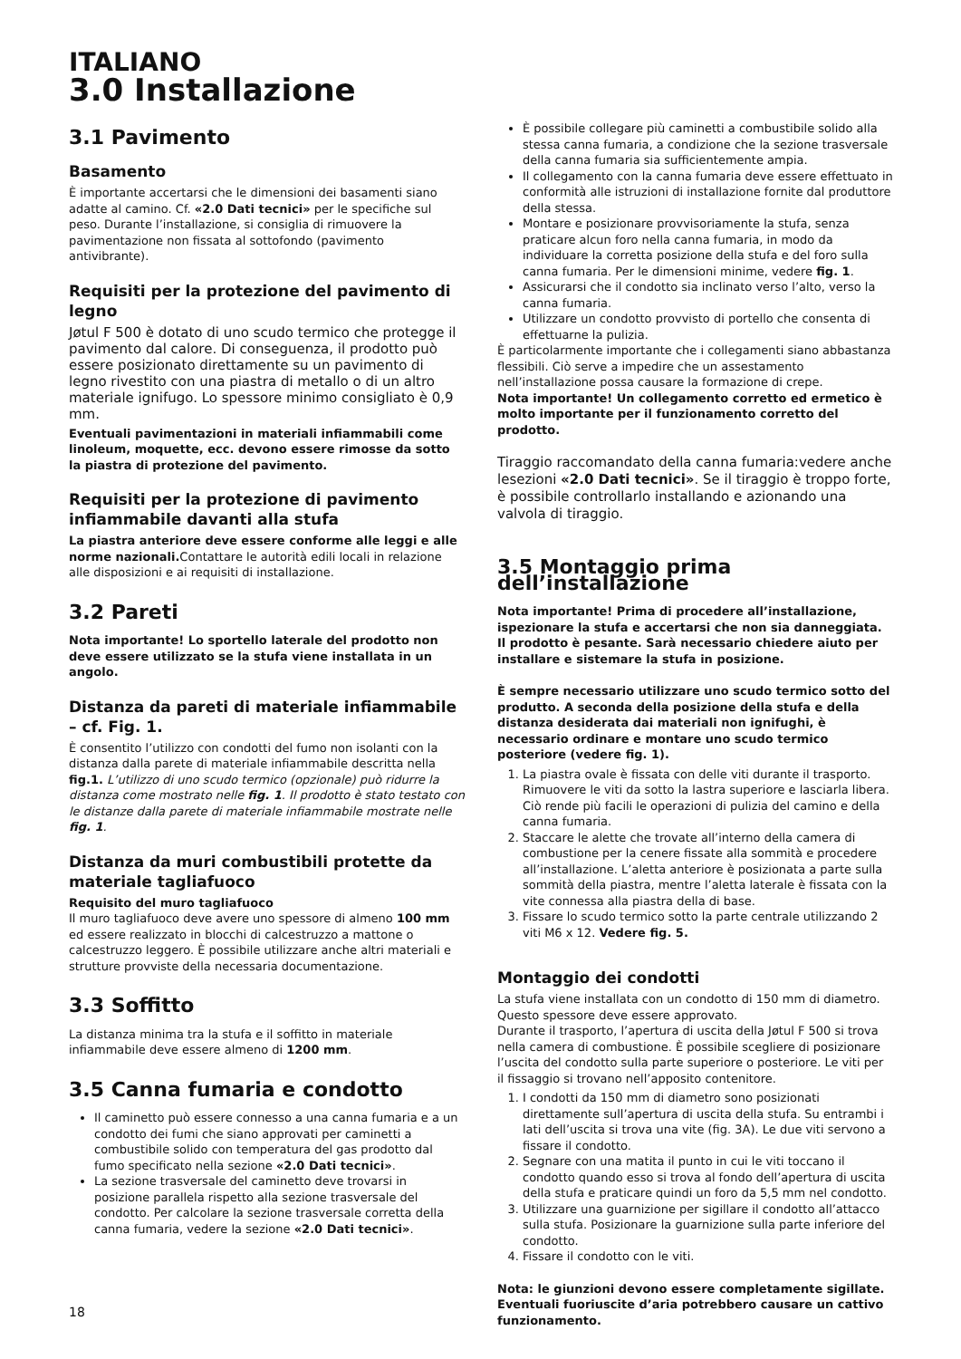ITALIANO
3.0 Installazione
3.1 Pavimento
Basamento
È importante accertarsi che le dimensioni dei basamenti siano adatte al camino. Cf. «2.0 Dati tecnici» per le specifiche sul peso. Durante l’installazione, si consiglia di rimuovere la pavimentazione non fissata al sottofondo (pavimento antivibrante).
Requisiti per la protezione del pavimento di legno
Jøtul F 500 è dotato di uno scudo termico che protegge il pavimento dal calore. Di conseguenza, il prodotto può essere posizionato direttamente su un pavimento di legno rivestito con una piastra di metallo o di un altro materiale ignifugo. Lo spessore minimo consigliato è 0,9 mm.
Eventuali pavimentazioni in materiali infiammabili come linoleum, moquette, ecc. devono essere rimosse da sotto la piastra di protezione del pavimento.
Requisiti per la protezione di pavimento infiammabile davanti alla stufa
La piastra anteriore deve essere conforme alle leggi e alle norme nazionali. Contattare le autorità edili locali in relazione alle disposizioni e ai requisiti di installazione.
3.2 Pareti
Nota importante! Lo sportello laterale del prodotto non deve essere utilizzato se la stufa viene installata in un angolo.
Distanza da pareti di materiale infiammabile – cf. Fig. 1.
È consentito l’utilizzo con condotti del fumo non isolanti con la distanza dalla parete di materiale infiammabile descritta nella fig.1. L’utilizzo di uno scudo termico (opzionale) può ridurre la distanza come mostrato nelle fig. 1. Il prodotto è stato testato con le distanze dalla parete di materiale infiammabile mostrate nelle fig. 1.
Distanza da muri combustibili protette da materiale tagliafuoco
Requisito del muro tagliafuoco
Il muro tagliafuoco deve avere uno spessore di almeno 100 mm ed essere realizzato in blocchi di calcestruzzo a mattone o calcestruzzo leggero. È possibile utilizzare anche altri materiali e strutture provviste della necessaria documentazione.
3.3 Soffitto
La distanza minima tra la stufa e il soffitto in materiale infiammabile deve essere almeno di 1200 mm.
3.5 Canna fumaria e condotto
Il caminetto può essere connesso a una canna fumaria e a un condotto dei fumi che siano approvati per caminetti a combustibile solido con temperatura del gas prodotto dal fumo specificato nella sezione «2.0 Dati tecnici».
La sezione trasversale del caminetto deve trovarsi in posizione parallela rispetto alla sezione trasversale del condotto. Per calcolare la sezione trasversale corretta della canna fumaria, vedere la sezione «2.0 Dati tecnici».
È possibile collegare più caminetti a combustibile solido alla stessa canna fumaria, a condizione che la sezione trasversale della canna fumaria sia sufficientemente ampia.
Il collegamento con la canna fumaria deve essere effettuato in conformità alle istruzioni di installazione fornite dal produttore della stessa.
Montare e posizionare provvisoriamente la stufa, senza praticare alcun foro nella canna fumaria, in modo da individuare la corretta posizione della stufa e del foro sulla canna fumaria. Per le dimensioni minime, vedere fig. 1.
Assicurarsi che il condotto sia inclinato verso l’alto, verso la canna fumaria.
Utilizzare un condotto provvisto di portello che consenta di effettuarne la pulizia.
È particolarmente importante che i collegamenti siano abbastanza flessibili. Ciò serve a impedire che un assestamento nell’installazione possa causare la formazione di crepe.
Nota importante! Un collegamento corretto ed ermetico è molto importante per il funzionamento corretto del prodotto.
Tiraggio raccomandato della canna fumaria:vedere anche lesezioni «2.0 Dati tecnici». Se il tiraggio è troppo forte, è possibile controllarlo installando e azionando una valvola di tiraggio.
3.5 Montaggio prima dell’installazione
Nota importante! Prima di procedere all’installazione, ispezionare la stufa e accertarsi che non sia danneggiata.
Il prodotto è pesante. Sarà necessario chiedere aiuto per installare e sistemare la stufa in posizione.
È sempre necessario utilizzare uno scudo termico sotto del produtto. A seconda della posizione della stufa e della distanza desiderata dai materiali non ignifughi, è necessario ordinare e montare uno scudo termico posteriore (vedere fig. 1).
1. La piastra ovale è fissata con delle viti durante il trasporto. Rimuovere le viti da sotto la lastra superiore e lasciarla libera. Ciò rende più facili le operazioni di pulizia del camino e della canna fumaria.
2. Staccare le alette che trovate all’interno della camera di combustione per la cenere fissate alla sommità e procedere all’installazione. L’aletta anteriore è posizionata a parte sulla sommità della piastra, mentre l’aletta laterale è fissata con la vite connessa alla piastra della di base.
3. Fissare lo scudo termico sotto la parte centrale utilizzando 2 viti M6 x 12. Vedere fig. 5.
Montaggio dei condotti
La stufa viene installata con un condotto di 150 mm di diametro. Questo spessore deve essere approvato.
Durante il trasporto, l’apertura di uscita della Jøtul F 500 si trova nella camera di combustione. È possibile scegliere di posizionare l’uscita del condotto sulla parte superiore o posteriore. Le viti per il fissaggio si trovano nell’apposito contenitore.
1. I condotti da 150 mm di diametro sono posizionati direttamente sull’apertura di uscita della stufa. Su entrambi i lati dell’uscita si trova una vite (fig. 3A). Le due viti servono a fissare il condotto.
2. Segnare con una matita il punto in cui le viti toccano il condotto quando esso si trova al fondo dell’apertura di uscita della stufa e praticare quindi un foro da 5,5 mm nel condotto.
3. Utilizzare una guarnizione per sigillare il condotto all’attacco sulla stufa. Posizionare la guarnizione sulla parte inferiore del condotto.
4. Fissare il condotto con le viti.
Nota: le giunzioni devono essere completamente sigillate. Eventuali fuoriuscite d’aria potrebbero causare un cattivo funzionamento.
18